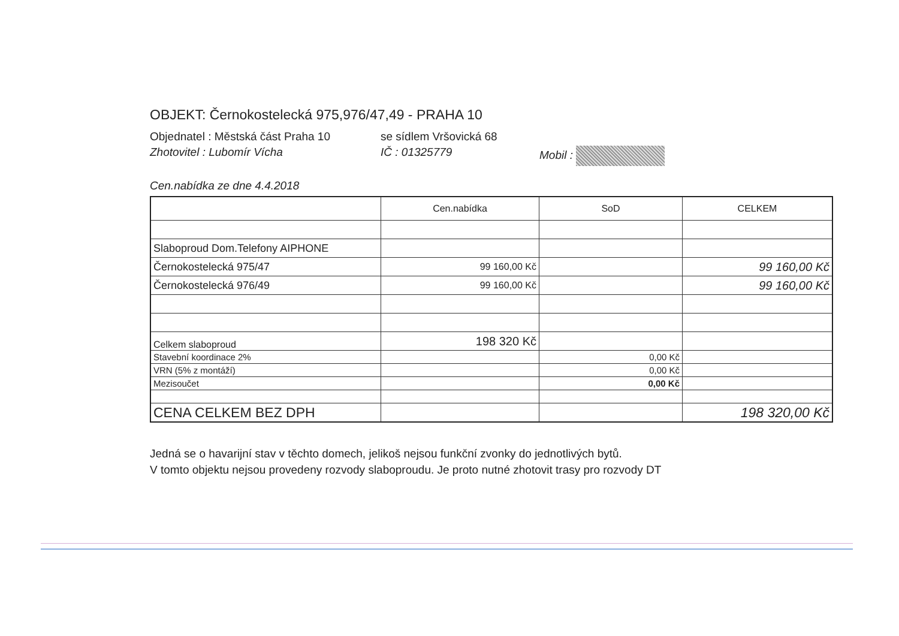OBJEKT: Černokostelecká 975,976/47,49 - PRAHA 10
Objednatel : Městská část Praha 10 se sídlem Vršovická 68
Zhotovitel : Lubomír Vícha IČ : 01325779 Mobil :
Cen.nabídka ze dne 4.4.2018
| | Cen.nabídka | SoD | CELKEM |
| Slaboproud Dom.Telefony AIPHONE | | | |
| Černokostelecká 975/47 | 99 160,00 Kč | | 99 160,00 Kč |
| Černokostelecká 976/49 | 99 160,00 Kč | | 99 160,00 Kč |
| Celkem slaboproud | 198 320 Kč | | |
| Stavební koordinace 2% | | 0,00 Kč | |
| VRN (5% z montáží) | | 0,00 Kč | |
| Mezisoučet | | 0,00 Kč | |
| CENA CELKEM BEZ DPH | | | 198 320,00 Kč |
Jedná se o havarijní stav v těchto domech, jelikoš nejsou funkční zvonky do jednotlivých bytů.
V tomto objektu nejsou provedeny rozvody slaboproudu. Je proto nutné zhotovit trasy pro rozvody DT